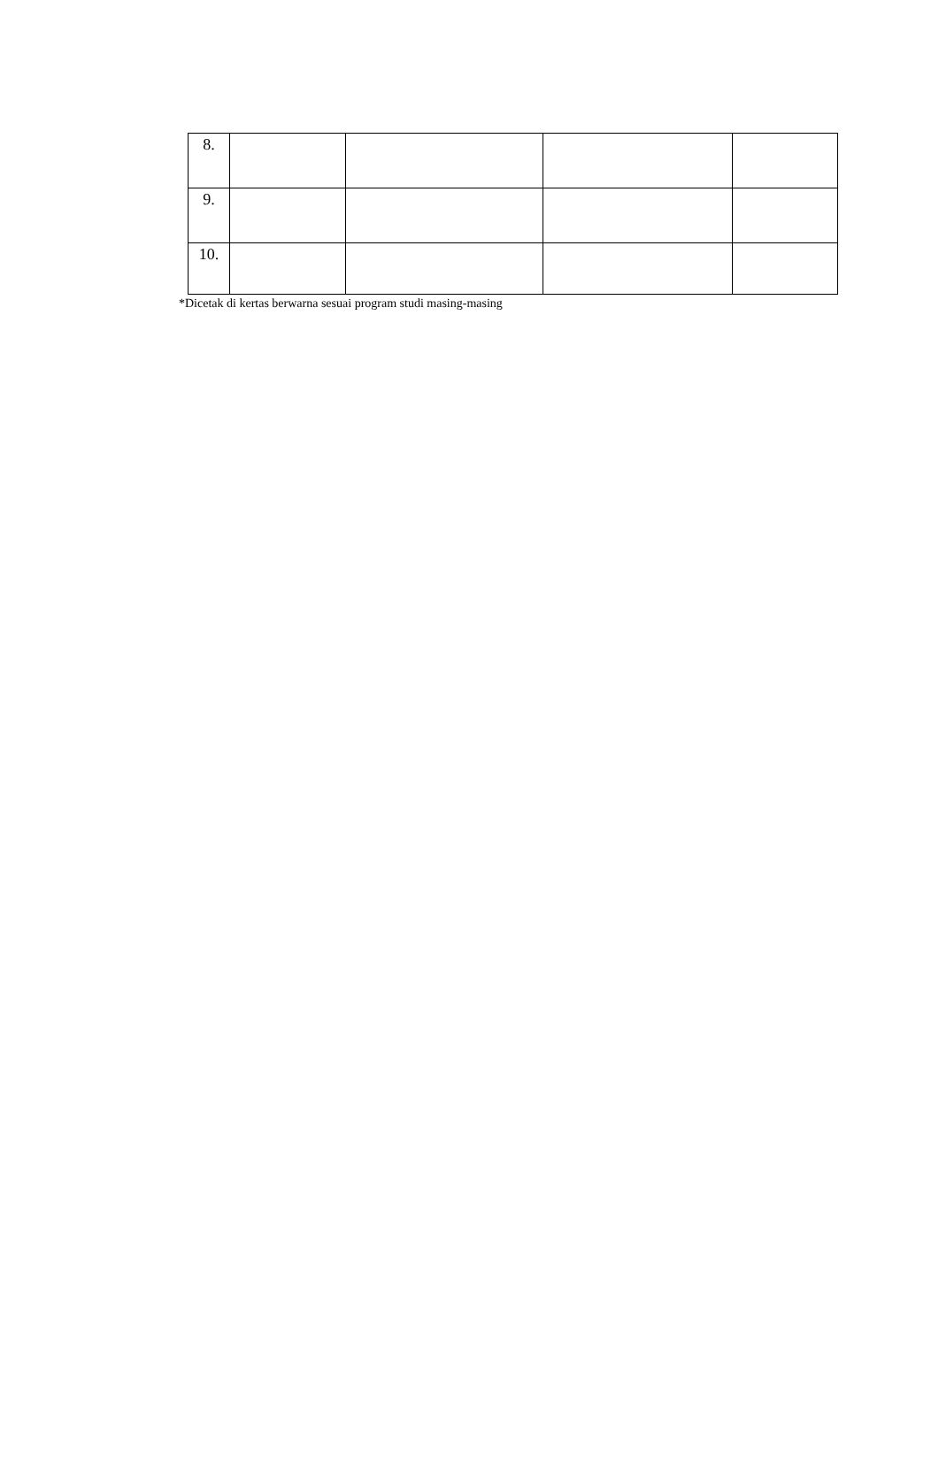| 8. | | | | |
| 9. | | | | |
| 10. | | | | |
*Dicetak di kertas berwarna sesuai program studi masing-masing